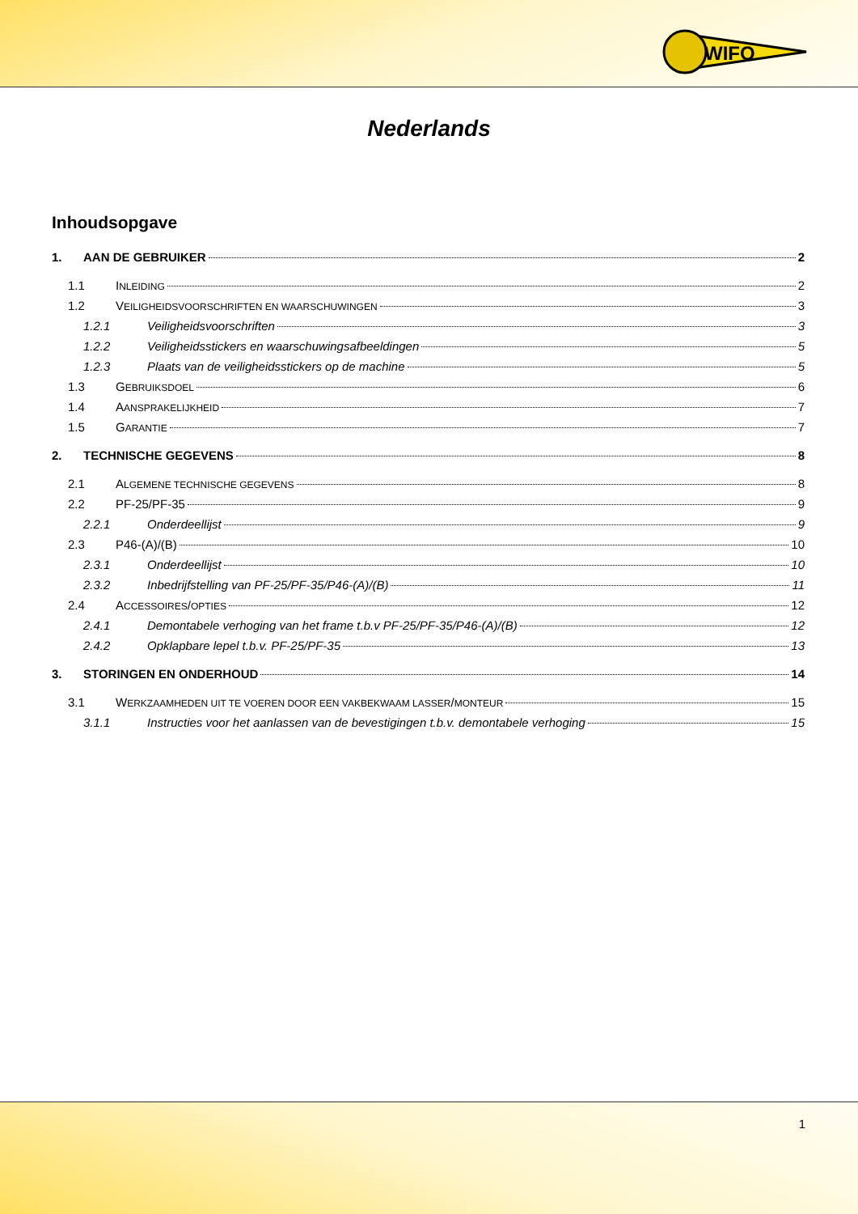WIFO
Nederlands
Inhoudsopgave
1. AAN DE GEBRUIKER 2
1.1 INLEIDING 2
1.2 VEILIGHEIDSVOORSCHRIFTEN EN WAARSCHUWINGEN 3
1.2.1 Veiligheidsvoorschriften 3
1.2.2 Veiligheidsstickers en waarschuwingsafbeeldingen 5
1.2.3 Plaats van de veiligheidsstickers op de machine 5
1.3 GEBRUIKSDOEL 6
1.4 AANSPRAKELIJKHEID 7
1.5 GARANTIE 7
2. TECHNISCHE GEGEVENS 8
2.1 ALGEMENE TECHNISCHE GEGEVENS 8
2.2 PF-25/PF-35 9
2.2.1 Onderdeellijst 9
2.3 P46-(A)/(B) 10
2.3.1 Onderdeellijst 10
2.3.2 Inbedrijfstelling van PF-25/PF-35/P46-(A)/(B) 11
2.4 ACCESSOIRES/OPTIES 12
2.4.1 Demontabele verhoging van het frame t.b.v PF-25/PF-35/P46-(A)/(B) 12
2.4.2 Opklapbare lepel t.b.v. PF-25/PF-35 13
3. STORINGEN EN ONDERHOUD 14
3.1 WERKZAAMHEDEN UIT TE VOEREN DOOR EEN VAKBEKWAAM LASSER/MONTEUR 15
3.1.1 Instructies voor het aanlassen van de bevestigingen t.b.v. demontabele verhoging 15
1